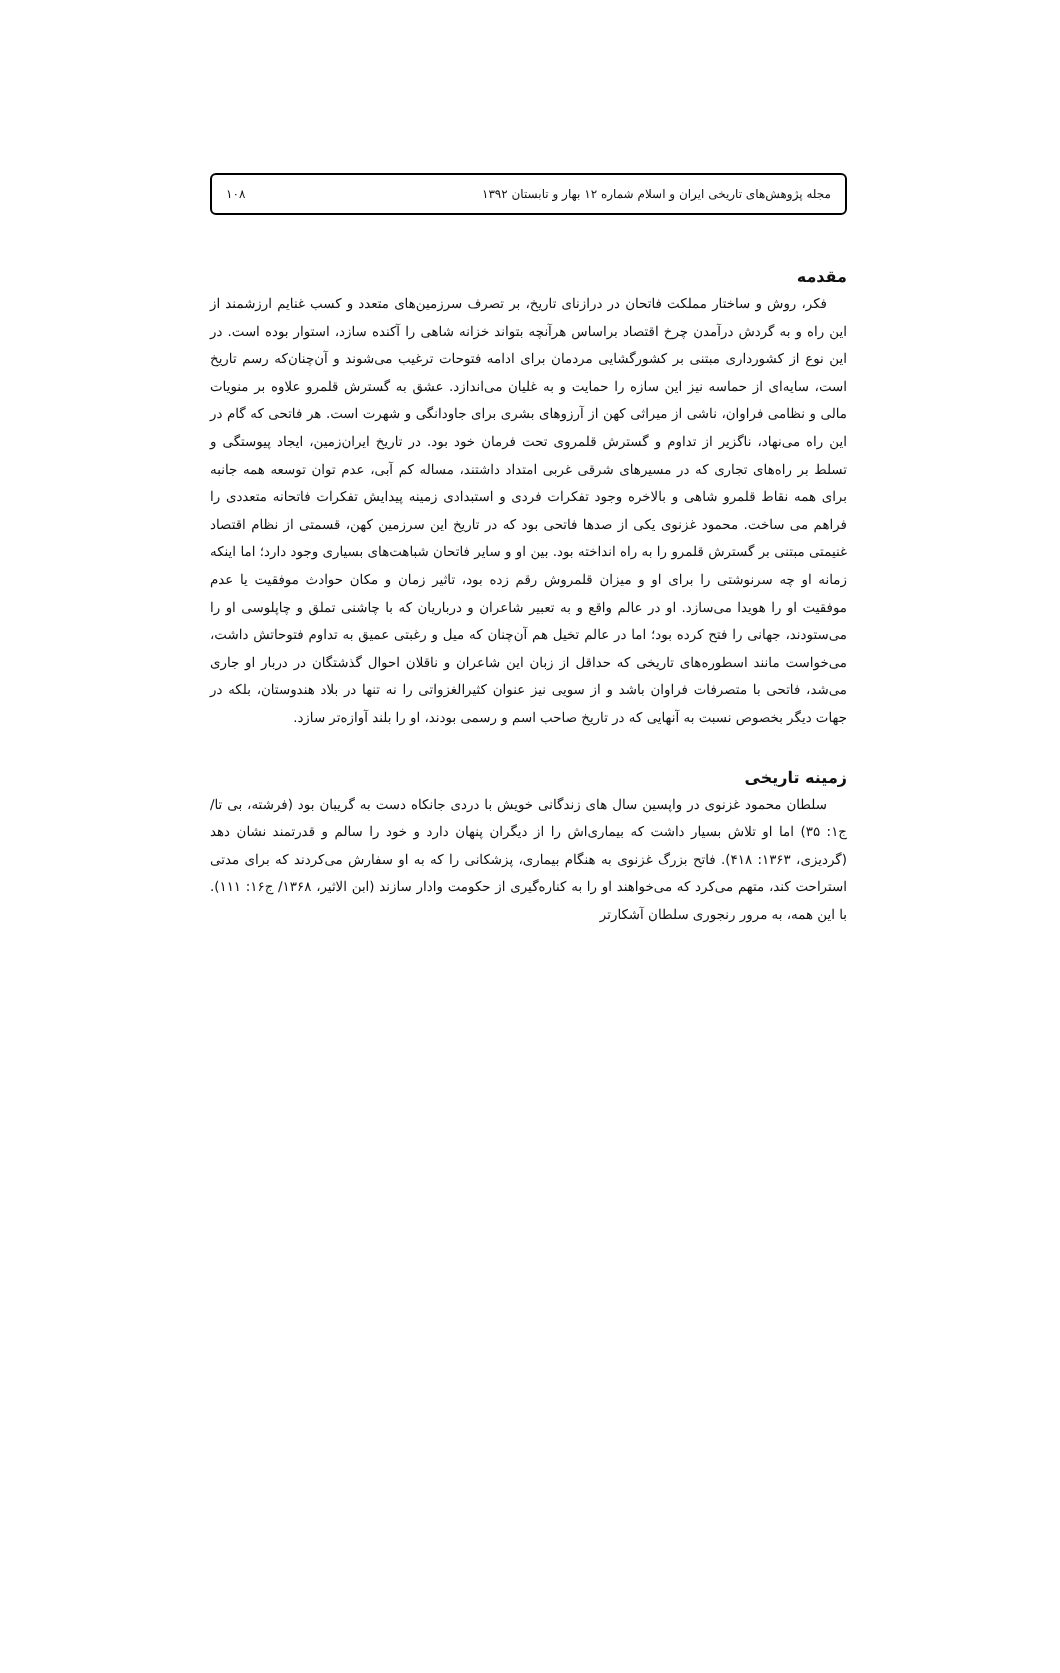مجله پژوهش‌های تاریخی ایران و اسلام شماره ۱۲ بهار و تابستان ۱۳۹۲ ۱۰۸
مقدمه
فکر، روش و ساختار مملکت فاتحان در درازنای تاریخ، بر تصرف سرزمین‌های متعدد و کسب غنایم ارزشمند از این راه و به گردش درآمدن چرخ اقتصاد براساس هرآنچه بتواند خزانه شاهی را آکنده سازد، استوار بوده است. در این نوع از کشورداری مبتنی بر کشورگشایی مردمان برای ادامه فتوحات ترغیب می‌شوند و آن‌چنان‌که رسم تاریخ است، سایه‌ای از حماسه نیز این سازه را حمایت و به غلیان می‌اندازد. عشق به گسترش قلمرو علاوه بر منویات مالی و نظامی فراوان، ناشی از میراثی کهن از آرزوهای بشری برای جاودانگی و شهرت است. هر فاتحی که گام در این راه می‌نهاد، ناگزیر از تداوم و گسترش قلمروی تحت فرمان خود بود. در تاریخ ایران‌زمین، ایجاد پیوستگی و تسلط بر راه‌های تجاری که در مسیرهای شرقی غربی امتداد داشتند، مساله کم آبی، عدم توان توسعه همه جانبه برای همه نقاط قلمرو شاهی و بالاخره وجود تفکرات فردی و استبدادی زمینه پیدایش تفکرات فاتحانه متعددی را فراهم می ساخت. محمود غزنوی یکی از صدها فاتحی بود که در تاریخ این سرزمین کهن، قسمتی از نظام اقتصاد غنیمتی مبتنی بر گسترش قلمرو را به راه انداخته بود. بین او و سایر فاتحان شباهت‌های بسیاری وجود دارد؛ اما اینکه زمانه او چه سرنوشتی را برای او و میزان قلمروش رقم زده بود، تاثیر زمان و مکان حوادث موفقیت یا عدم موفقیت او را هویدا می‌سازد. او در عالم واقع و به تعبیر شاعران و درباریان که با چاشنی تملق و چاپلوسی او را می‌ستودند، جهانی را فتح کرده بود؛ اما در عالم تخیل هم آن‌چنان که میل و رغبتی عمیق به تداوم فتوحاتش داشت، می‌خواست مانند اسطوره‌های تاریخی که حداقل از زبان این شاعران و ناقلان احوال گذشتگان در دربار او جاری می‌شد، فاتحی با متصرفات فراوان باشد و از سویی نیز عنوان کثیرالغزواتی را نه تنها در بلاد هندوستان، بلکه در جهات دیگر بخصوص نسبت به آنهایی که در تاریخ صاحب اسم و رسمی بودند، او را بلند آوازه‌تر سازد.
زمینه تاریخی
سلطان محمود غزنوی در واپسین سال های زندگانی خویش با دردی جانکاه دست به گریبان بود (فرشته، بی تا/ ج۱: ۳۵) اما او تلاش بسیار داشت که بیماری‌اش را از دیگران پنهان دارد و خود را سالم و قدرتمند نشان دهد (گردیزی، ۱۳۶۳: ۴۱۸). فاتح بزرگ غزنوی به هنگام بیماری، پزشکانی را که به او سفارش می‌کردند که برای مدتی استراحت کند، متهم می‌کرد که می‌خواهند او را به کناره‌گیری از حکومت وادار سازند (ابن الاثیر، ۱۳۶۸/ ج۱۶: ۱۱۱). با این همه، به مرور رنجوری سلطان آشکارتر